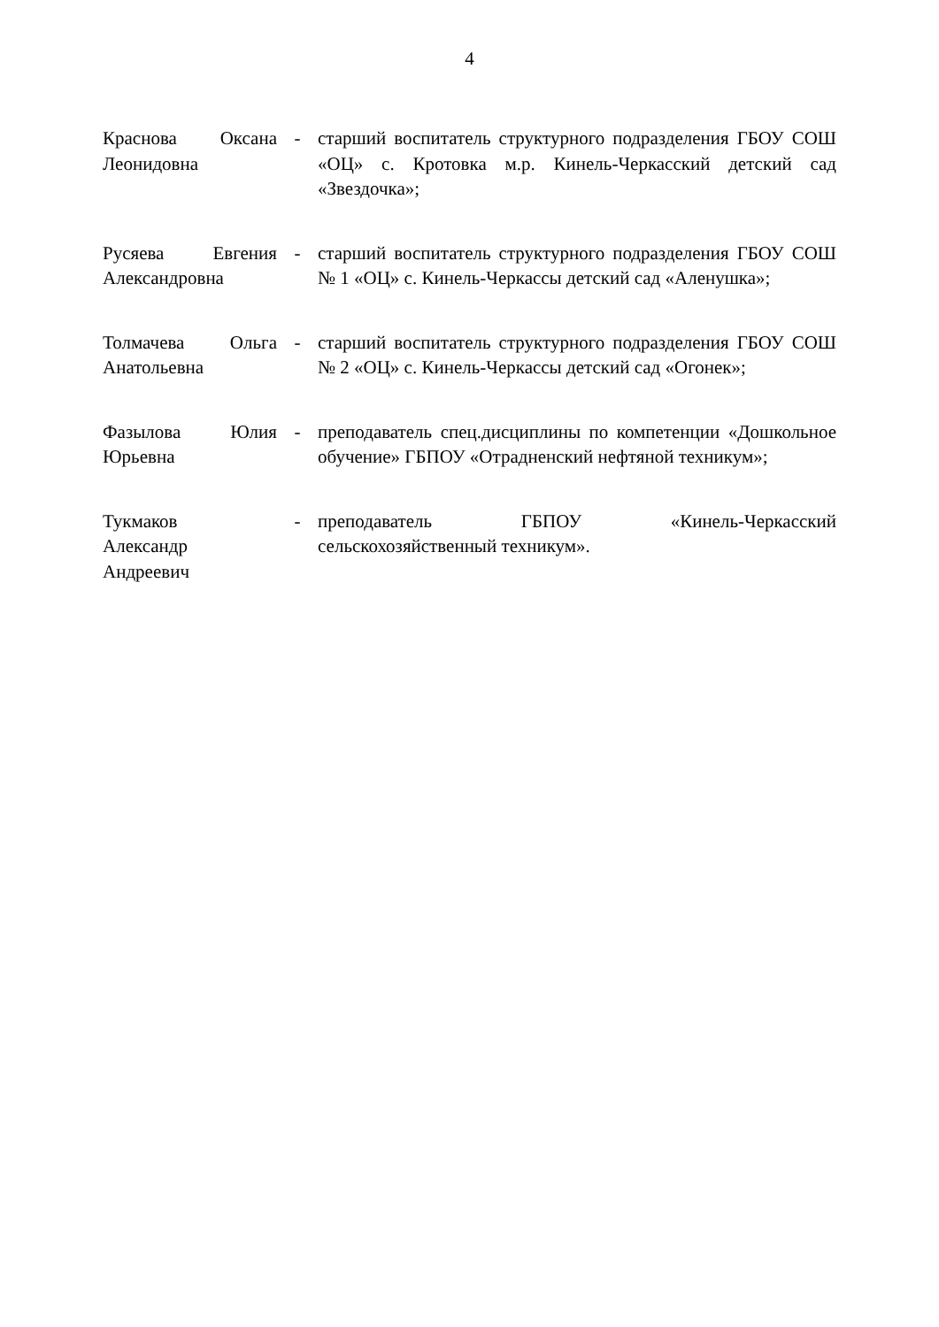4
| Краснова Оксана Леонидовна | - | старший воспитатель структурного подразделения ГБОУ СОШ «ОЦ» с. Кротовка м.р. Кинель-Черкасский детский сад «Звездочка»; |
| Русяева Евгения Александровна | - | старший воспитатель структурного подразделения ГБОУ СОШ № 1 «ОЦ» с. Кинель-Черкассы детский сад «Аленушка»; |
| Толмачева Ольга Анатольевна | - | старший воспитатель структурного подразделения ГБОУ СОШ № 2 «ОЦ» с. Кинель-Черкассы детский сад «Огонек»; |
| Фазылова Юлия Юрьевна | - | преподаватель спец.дисциплины по компетенции «Дошкольное обучение» ГБПОУ «Отрадненский нефтяной техникум»; |
| Тукмаков Александр Андреевич | - | преподаватель ГБПОУ «Кинель-Черкасский сельскохозяйственный техникум». |